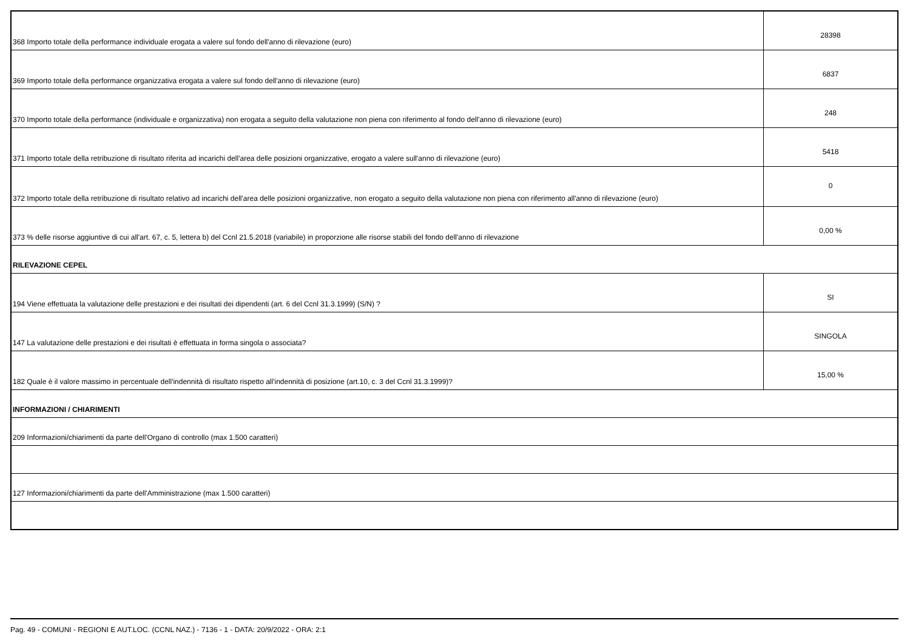| 368 Importo totale della performance individuale erogata a valere sul fondo dell'anno di rilevazione (euro) | 28398 |
| 369 Importo totale della performance organizzativa erogata a valere sul fondo dell'anno di rilevazione (euro) | 6837 |
| 370 Importo totale della performance (individuale e organizzativa) non erogata a seguito della valutazione non piena con riferimento al fondo dell'anno di rilevazione (euro) | 248 |
| 371 Importo totale della retribuzione di risultato riferita ad incarichi dell'area delle posizioni organizzative, erogato a valere sull'anno di rilevazione (euro) | 5418 |
| 372 Importo totale della retribuzione di risultato relativo ad incarichi dell'area delle posizioni organizzative, non erogato a seguito della valutazione non piena con riferimento all'anno di rilevazione (euro) | 0 |
| 373 % delle risorse aggiuntive di cui all'art. 67, c. 5, lettera b) del Ccnl 21.5.2018 (variabile) in proporzione alle risorse stabili del fondo dell'anno di rilevazione | 0,00 % |
| RILEVAZIONE CEPEL | |
| 194 Viene effettuata la valutazione delle prestazioni e dei risultati dei dipendenti (art. 6 del Ccnl 31.3.1999) (S/N) ? | SI |
| 147 La valutazione delle prestazioni e dei risultati è effettuata in forma singola o associata? | SINGOLA |
| 182 Quale è il valore massimo in percentuale dell'indennità di risultato rispetto all'indennità di posizione (art.10, c. 3 del Ccnl 31.3.1999)? | 15,00 % |
| INFORMAZIONI / CHIARIMENTI | |
| 209 Informazioni/chiarimenti da parte dell'Organo di controllo (max 1.500 caratteri) | |
| 127 Informazioni/chiarimenti da parte dell'Amministrazione (max 1.500 caratteri) | |
Pag. 49 - COMUNI - REGIONI E AUT.LOC. (CCNL NAZ.) - 7136 - 1 - DATA: 20/9/2022 - ORA: 2:1